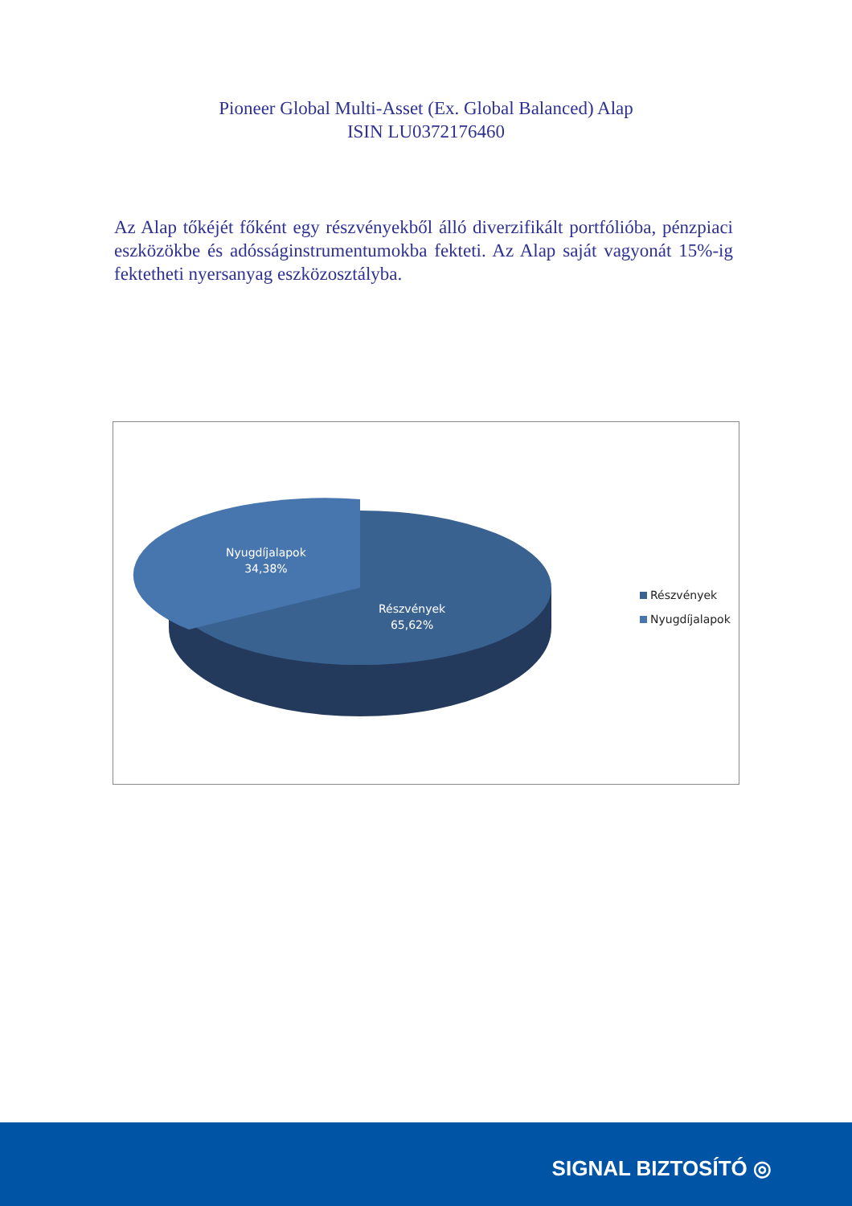Pioneer Global Multi-Asset (Ex. Global Balanced) Alap
ISIN LU0372176460
Az Alap tőkéjét főként egy részvényekből álló diverzifikált portfólióba, pénzpiaci eszközökbe és adósságinstrumentumokba fekteti. Az Alap saját vagyonát 15%-ig fektetheti nyersanyag eszközosztályba.
Nyugdíjalapok
34,38%
Részvények
65,62%
Részvények
Nyugdíjalapok
SIGNAL BIZTOSÍTÓ ◎